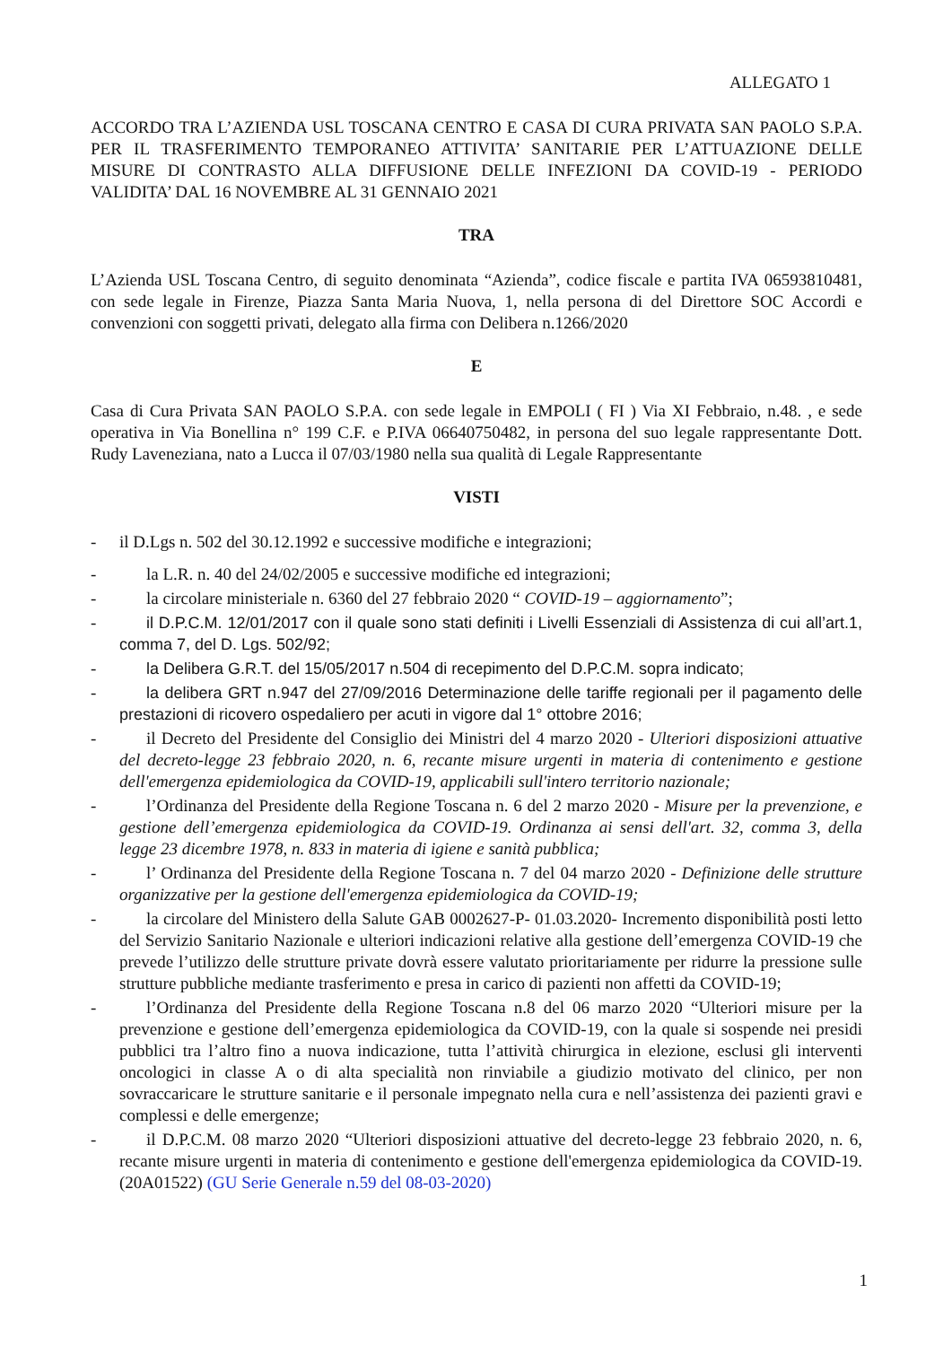ALLEGATO 1
ACCORDO TRA L’AZIENDA USL TOSCANA CENTRO E CASA DI CURA PRIVATA SAN PAOLO S.P.A. PER IL TRASFERIMENTO TEMPORANEO ATTIVITA’ SANITARIE PER L’ATTUAZIONE DELLE MISURE DI CONTRASTO ALLA DIFFUSIONE DELLE INFEZIONI DA COVID-19 - PERIODO VALIDITA’ DAL 16 NOVEMBRE AL 31 GENNAIO 2021
TRA
L’Azienda USL Toscana Centro, di seguito denominata “Azienda”, codice fiscale e partita IVA 06593810481, con sede legale in Firenze, Piazza Santa Maria Nuova, 1, nella persona di del Direttore SOC Accordi e convenzioni con soggetti privati, delegato alla firma con Delibera n.1266/2020
E
Casa di Cura Privata SAN PAOLO S.P.A. con sede legale in EMPOLI ( FI ) Via XI Febbraio, n.48. , e sede operativa in Via Bonellina n° 199 C.F. e P.IVA 06640750482, in persona del suo legale rappresentante Dott. Rudy Laveneziana, nato a Lucca il 07/03/1980 nella sua qualità di Legale Rappresentante
VISTI
- il D.Lgs n. 502 del 30.12.1992 e successive modifiche e integrazioni;
- la L.R. n. 40 del 24/02/2005 e successive modifiche ed integrazioni;
- la circolare ministeriale n. 6360 del 27 febbraio 2020 “ COVID-19 – aggiornamento”;
- il D.P.C.M. 12/01/2017 con il quale sono stati definiti i Livelli Essenziali di Assistenza di cui all’art.1, comma 7, del D. Lgs. 502/92;
- la Delibera G.R.T. del 15/05/2017 n.504 di recepimento del D.P.C.M. sopra indicato;
- la delibera GRT n.947 del 27/09/2016 Determinazione delle tariffe regionali per il pagamento delle prestazioni di ricovero ospedaliero per acuti in vigore dal 1° ottobre 2016;
- il Decreto del Presidente del Consiglio dei Ministri del 4 marzo 2020 - Ulteriori disposizioni attuative del decreto-legge 23 febbraio 2020, n. 6, recante misure urgenti in materia di contenimento e gestione dell'emergenza epidemiologica da COVID-19, applicabili sull'intero territorio nazionale;
- l’Ordinanza del Presidente della Regione Toscana n. 6 del 2 marzo 2020 - Misure per la prevenzione, e gestione dell’emergenza epidemiologica da COVID-19. Ordinanza ai sensi dell'art. 32, comma 3, della legge 23 dicembre 1978, n. 833 in materia di igiene e sanità pubblica;
- l’ Ordinanza del Presidente della Regione Toscana n. 7 del 04 marzo 2020 - Definizione delle strutture organizzative per la gestione dell'emergenza epidemiologica da COVID-19;
- la circolare del Ministero della Salute GAB 0002627-P- 01.03.2020- Incremento disponibilità posti letto del Servizio Sanitario Nazionale e ulteriori indicazioni relative alla gestione dell’emergenza COVID-19 che prevede l’utilizzo delle strutture private dovrà essere valutato prioritariamente per ridurre la pressione sulle strutture pubbliche mediante trasferimento e presa in carico di pazienti non affetti da COVID-19;
- l’Ordinanza del Presidente della Regione Toscana n.8 del 06 marzo 2020 “Ulteriori misure per la prevenzione e gestione dell’emergenza epidemiologica da COVID-19, con la quale si sospende nei presidi pubblici tra l’altro fino a nuova indicazione, tutta l’attività chirurgica in elezione, esclusi gli interventi oncologici in classe A o di alta specialità non rinviabile a giudizio motivato del clinico, per non sovraccaricare le strutture sanitarie e il personale impegnato nella cura e nell’assistenza dei pazienti gravi e complessi e delle emergenze;
- il D.P.C.M. 08 marzo 2020 “Ulteriori disposizioni attuative del decreto-legge 23 febbraio 2020, n. 6, recante misure urgenti in materia di contenimento e gestione dell'emergenza epidemiologica da COVID-19. (20A01522) (GU Serie Generale n.59 del 08-03-2020)
1